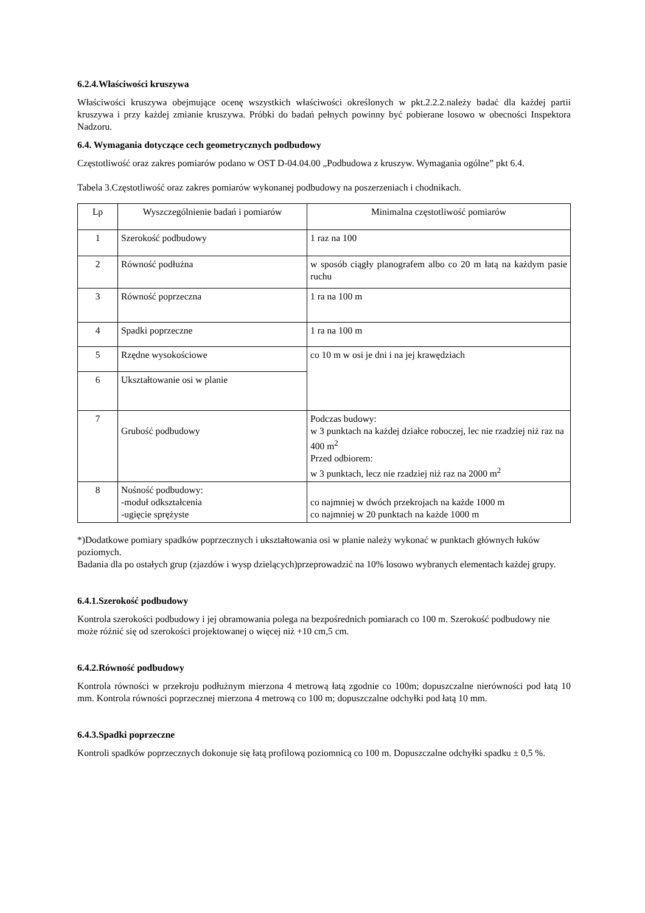6.2.4.Właściwości kruszywa
Właściwości kruszywa obejmujące ocenę wszystkich właściwości określonych w pkt.2.2.2.należy badać dla każdej partii kruszywa i przy każdej zmianie kruszywa. Próbki do badań pełnych powinny być pobierane losowo w obecności Inspektora Nadzoru.
6.4. Wymagania dotyczące cech geometrycznych podbudowy
Częstotliwość oraz zakres pomiarów podano w OST D-04.04.00 „Podbudowa z kruszyw. Wymagania ogólne” pkt 6.4.
Tabela 3.Częstotliwość oraz zakres pomiarów wykonanej podbudowy na poszerzeniach i chodnikach.
| Lp | Wyszczególnienie badań i pomiarów | Minimalna częstotliwość pomiarów |
| 1 | Szerokość podbudowy | 1 raz na 100 |
| 2 | Równość podłużna | w sposób ciągły planografem albo co 20 m łatą na każdym pasie ruchu |
| 3 | Równość poprzeczna | 1 ra na 100 m |
| 4 | Spadki poprzeczne | 1 ra na 100 m |
| 5 | Rzędne wysokościowe | co 10 m w osi je dni i na jej krawędziach |
| 6 | Ukształtowanie osi w planie | |
| 7 | Grubość podbudowy | Podczas budowy: w 3 punktach na każdej działce roboczej, lec nie rzadziej niż raz na 400 m<sup>2</sup> Przed odbiorem: w 3 punktach, lecz nie rzadziej niż raz na 2000 m<sup>2</sup> |
| 8 | Nośność podbudowy: -moduł odkształcenia -ugięcie sprężyste | co najmniej w dwóch przekrojach na każde 1000 m co najmniej w 20 punktach na każde 1000 m |
*)Dodatkowe pomiary spadków poprzecznych i ukształtowania osi w planie należy wykonać w punktach głównych łuków poziomych.
Badania dla po ostałych grup (zjazdów i wysp dzielących)przeprowadzić na 10% losowo wybranych elementach każdej grupy.
6.4.1.Szerokość podbudowy
Kontrola szerokości podbudowy i jej obramowania polega na bezpośrednich pomiarach co 100 m. Szerokość podbudowy nie może różnić się od szerokości projektowanej o więcej niż +10 cm,5 cm.
6.4.2.Równość podbudowy
Kontrola równości w przekroju podłużnym mierzona 4 metrową łatą zgodnie co 100m; dopuszczalne nierówności pod łatą 10 mm. Kontrola równości poprzecznej mierzona 4 metrową co 100 m; dopuszczalne odchyłki pod łatą 10 mm.
6.4.3.Spadki poprzeczne
Kontroli spadków poprzecznych dokonuje się łatą profilową poziomnicą co 100 m. Dopuszczalne odchyłki spadku ± 0,5 %.